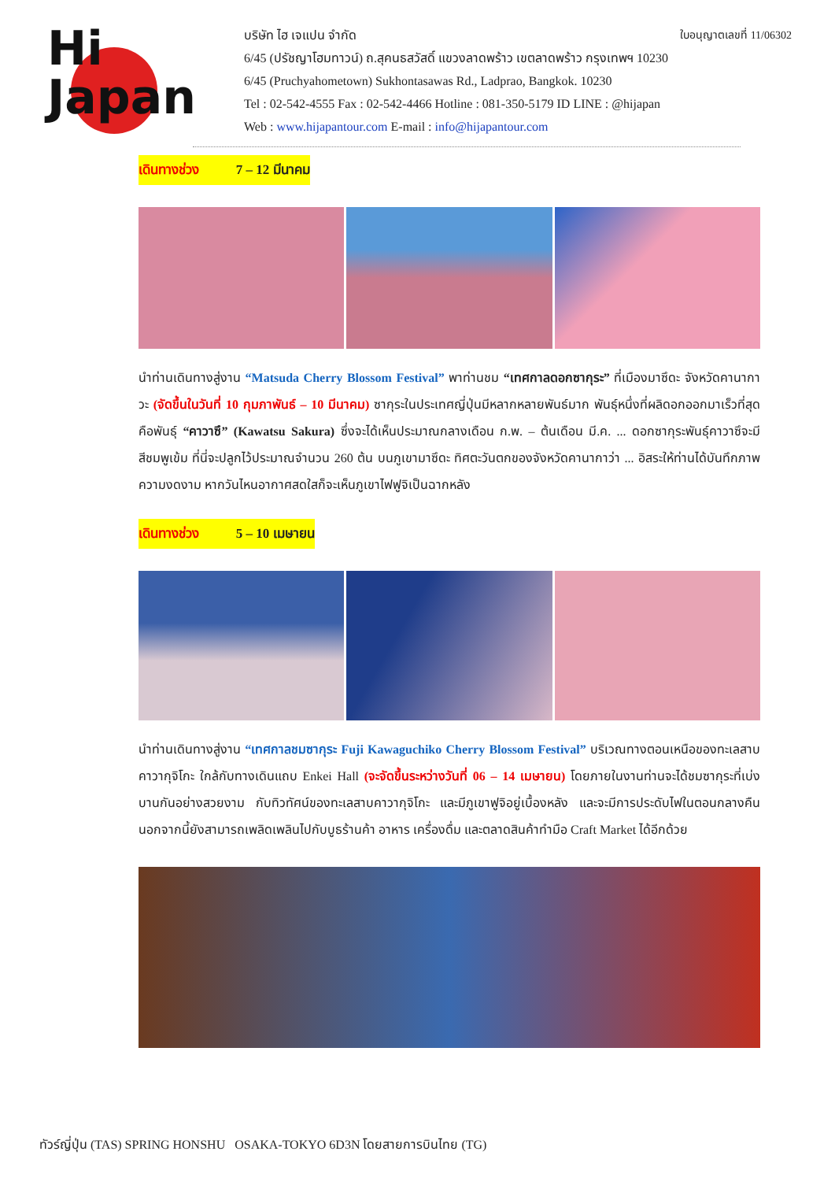Hi
Japan
ใบอนุญาตเลขที่ 11/06302
บริษัท ไฮ เจแปน จำกัด
6/45 (ปรัชญาโฮมทาวน์) ถ.สุคนธสวัสดิ์ แขวงลาดพร้าว เขตลาดพร้าว กรุงเทพฯ 10230
6/45 (Pruchyahometown) Sukhontasawas Rd., Ladprao, Bangkok. 10230
Tel : 02-542-4555 Fax : 02-542-4466 Hotline : 081-350-5179 ID LINE : @hijapan
Web : www.hijapantour.com E-mail : info@hijapantour.com
เดินทางช่วง 7 – 12 มีนาคม
นำท่านเดินทางสู่งาน “Matsuda Cherry Blossom Festival” พาท่านชม “เทศกาลดอกซากุระ” ที่เมืองมาซึดะ จังหวัดคานากาวะ (จัดขึ้นในวันที่ 10 กุมภาพันธ์ – 10 มีนาคม) ซากุระในประเทศญี่ปุ่นมีหลากหลายพันธ์มาก พันธุ์หนึ่งที่ผลิดอกออกมาเร็วที่สุดคือพันธุ์ “คาวาซึ” (Kawatsu Sakura) ซึ่งจะได้เห็นประมาณกลางเดือน ก.พ. – ต้นเดือน มี.ค. ... ดอกซากุระพันธุ์คาวาซึจะมีสีชมพูเข้ม ที่นี่จะปลูกไว้ประมาณจำนวน 260 ต้น บนภูเขามาซึดะ ทิศตะวันตกของจังหวัดคานากาว่า ... อิสระให้ท่านได้บันทึกภาพความงดงาม หากวันไหนอากาศสดใสก็จะเห็นภูเขาไฟฟูจิเป็นฉากหลัง
เดินทางช่วง 5 – 10 เมษายน
นำท่านเดินทางสู่งาน “เทศกาลชมซากุระ Fuji Kawaguchiko Cherry Blossom Festival” บริเวณทางตอนเหนือของทะเลสาบคาวากุจิโกะ ใกล้กับทางเดินแถบ Enkei Hall (จะจัดขึ้นระหว่างวันที่ 06 – 14 เมษายน) โดยภายในงานท่านจะได้ชมซากุระที่เบ่งบานกันอย่างสวยงาม กับทิวทัศน์ของทะเลสาบคาวากุจิโกะ และมีภูเขาฟูจิอยู่เบื้องหลัง และจะมีการประดับไฟในตอนกลางคืน นอกจากนี้ยังสามารถเพลิดเพลินไปกับบูธร้านค้า อาหาร เครื่องดื่ม และตลาดสินค้าทำมือ Craft Market ได้อีกด้วย
ทัวร์ญี่ปุ่น (TAS) SPRING HONSHU OSAKA-TOKYO 6D3N โดยสายการบินไทย (TG)